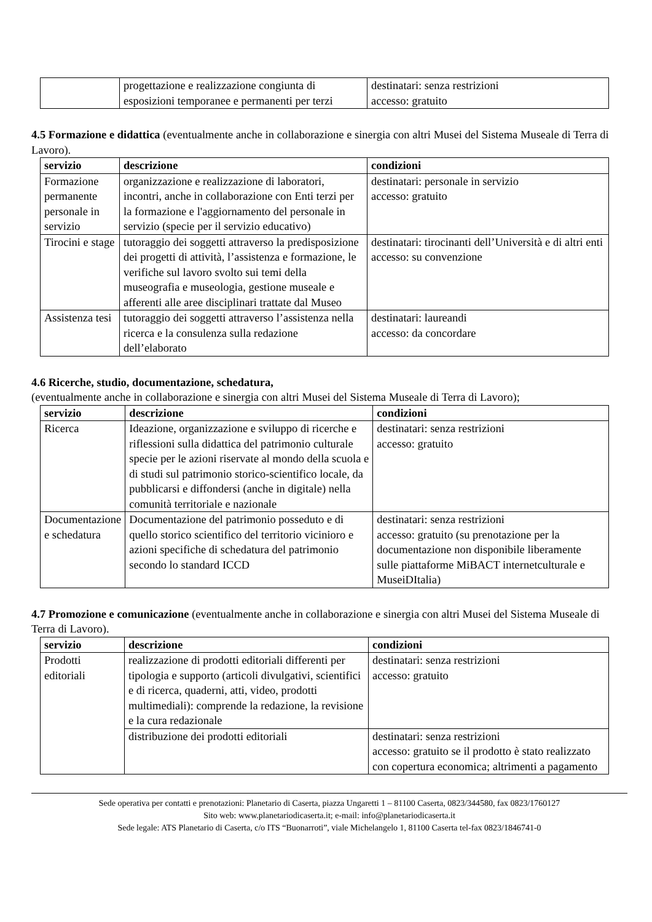| | progettazione e realizzazione congiunta di esposizioni temporanee e permanenti per terzi | destinatari: senza restrizioni accesso: gratuito |
4.5 Formazione e didattica (eventualmente anche in collaborazione e sinergia con altri Musei del Sistema Museale di Terra di Lavoro).
| servizio | descrizione | condizioni |
| --- | --- | --- |
| Formazione permanente personale in servizio | organizzazione e realizzazione di laboratori, incontri, anche in collaborazione con Enti terzi per la formazione e l'aggiornamento del personale in servizio (specie per il servizio educativo) | destinatari: personale in servizio accesso: gratuito |
| Tirocini e stage | tutoraggio dei soggetti attraverso la predisposizione dei progetti di attività, l’assistenza e formazione, le verifiche sul lavoro svolto sui temi della museografia e museologia, gestione museale e afferenti alle aree disciplinari trattate dal Museo | destinatari: tirocinanti dell’Università e di altri enti accesso: su convenzione |
| Assistenza tesi | tutoraggio dei soggetti attraverso l’assistenza nella ricerca e la consulenza sulla redazione dell’elaborato | destinatari: laureandi accesso: da concordare |
4.6 Ricerche, studio, documentazione, schedatura,
(eventualmente anche in collaborazione e sinergia con altri Musei del Sistema Museale di Terra di Lavoro);
| servizio | descrizione | condizioni |
| --- | --- | --- |
| Ricerca | Ideazione, organizzazione e sviluppo di ricerche e riflessioni sulla didattica del patrimonio culturale specie per le azioni riservate al mondo della scuola e di studi sul patrimonio storico-scientifico locale, da pubblicarsi e diffondersi (anche in digitale) nella comunità territoriale e nazionale | destinatari: senza restrizioni accesso: gratuito |
| Documentazione e schedatura | Documentazione del patrimonio posseduto e di quello storico scientifico del territorio vicinioro e azioni specifiche di schedatura del patrimonio secondo lo standard ICCD | destinatari: senza restrizioni accesso: gratuito (su prenotazione per la documentazione non disponibile liberamente sulle piattaforme MiBACT internetculturale e MuseiDItalia) |
4.7 Promozione e comunicazione (eventualmente anche in collaborazione e sinergia con altri Musei del Sistema Museale di Terra di Lavoro).
| servizio | descrizione | condizioni |
| --- | --- | --- |
| Prodotti editoriali | realizzazione di prodotti editoriali differenti per tipologia e supporto (articoli divulgativi, scientifici e di ricerca, quaderni, atti, video, prodotti multimediali): comprende la redazione, la revisione e la cura redazionale | destinatari: senza restrizioni accesso: gratuito |
| | distribuzione dei prodotti editoriali | destinatari: senza restrizioni accesso: gratuito se il prodotto è stato realizzato con copertura economica; altrimenti a pagamento |
Sede operativa per contatti e prenotazioni: Planetario di Caserta, piazza Ungaretti 1 – 81100 Caserta, 0823/344580, fax 0823/1760127
Sito web: www.planetariodicaserta.it; e-mail: info@planetariodicaserta.it
Sede legale: ATS Planetario di Caserta, c/o ITS “Buonarroti”, viale Michelangelo 1, 81100 Caserta tel-fax 0823/1846741-0